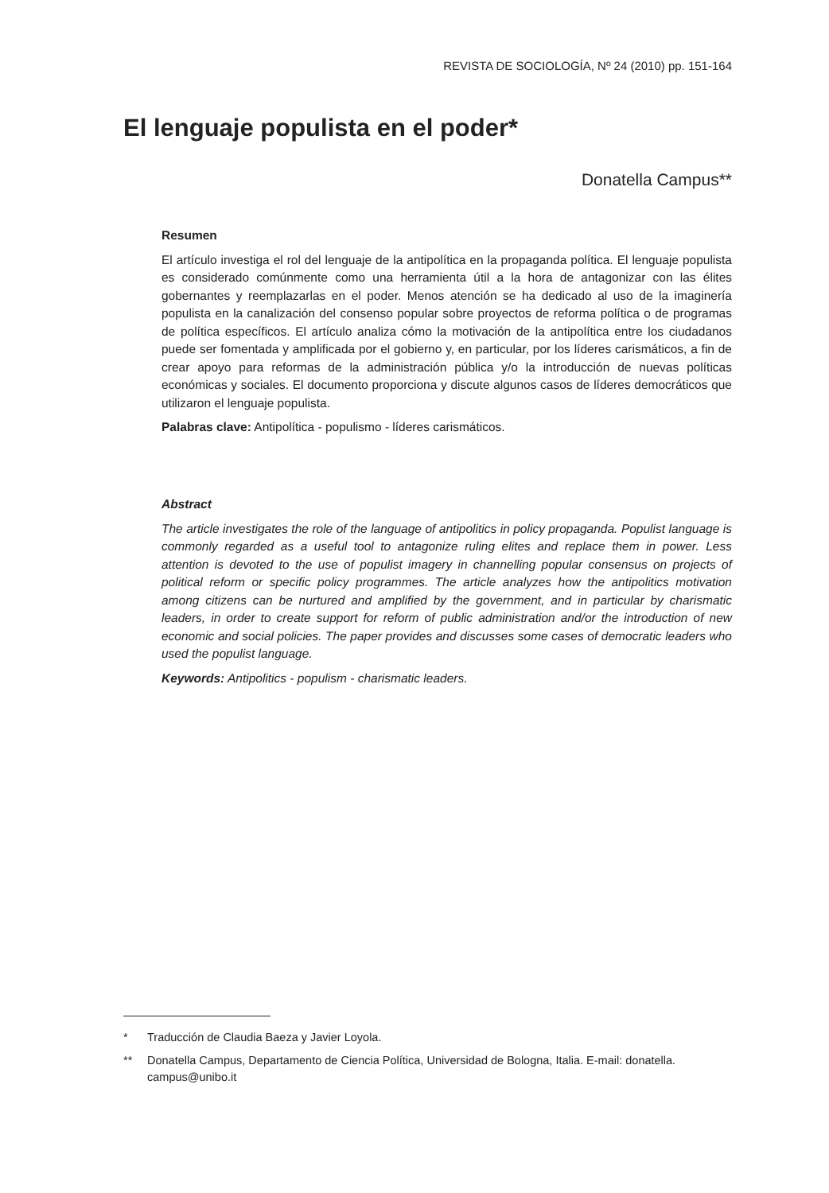REVISTA DE SOCIOLOGÍA, Nº 24 (2010) pp. 151-164
El lenguaje populista en el poder*
Donatella Campus**
Resumen
El artículo investiga el rol del lenguaje de la antipolítica en la propaganda política. El lenguaje populista es considerado comúnmente como una herramienta útil a la hora de antagonizar con las élites gobernantes y reemplazarlas en el poder. Menos atención se ha dedicado al uso de la imaginería populista en la canalización del consenso popular sobre proyectos de reforma política o de programas de política específicos. El artículo analiza cómo la motivación de la antipolítica entre los ciudadanos puede ser fomentada y amplificada por el gobierno y, en particular, por los líderes carismáticos, a fin de crear apoyo para reformas de la administración pública y/o la introducción de nuevas políticas económicas y sociales. El documento proporciona y discute algunos casos de líderes democráticos que utilizaron el lenguaje populista.
Palabras clave: Antipolítica - populismo - líderes carismáticos.
Abstract
The article investigates the role of the language of antipolitics in policy propaganda. Populist language is commonly regarded as a useful tool to antagonize ruling elites and replace them in power. Less attention is devoted to the use of populist imagery in channelling popular consensus on projects of political reform or specific policy programmes. The article analyzes how the antipolitics motivation among citizens can be nurtured and amplified by the government, and in particular by charismatic leaders, in order to create support for reform of public administration and/or the introduction of new economic and social policies. The paper provides and discusses some cases of democratic leaders who used the populist language.
Keywords: Antipolitics - populism - charismatic leaders.
* Traducción de Claudia Baeza y Javier Loyola.
** Donatella Campus, Departamento de Ciencia Política, Universidad de Bologna, Italia. E-mail: donatella. campus@unibo.it